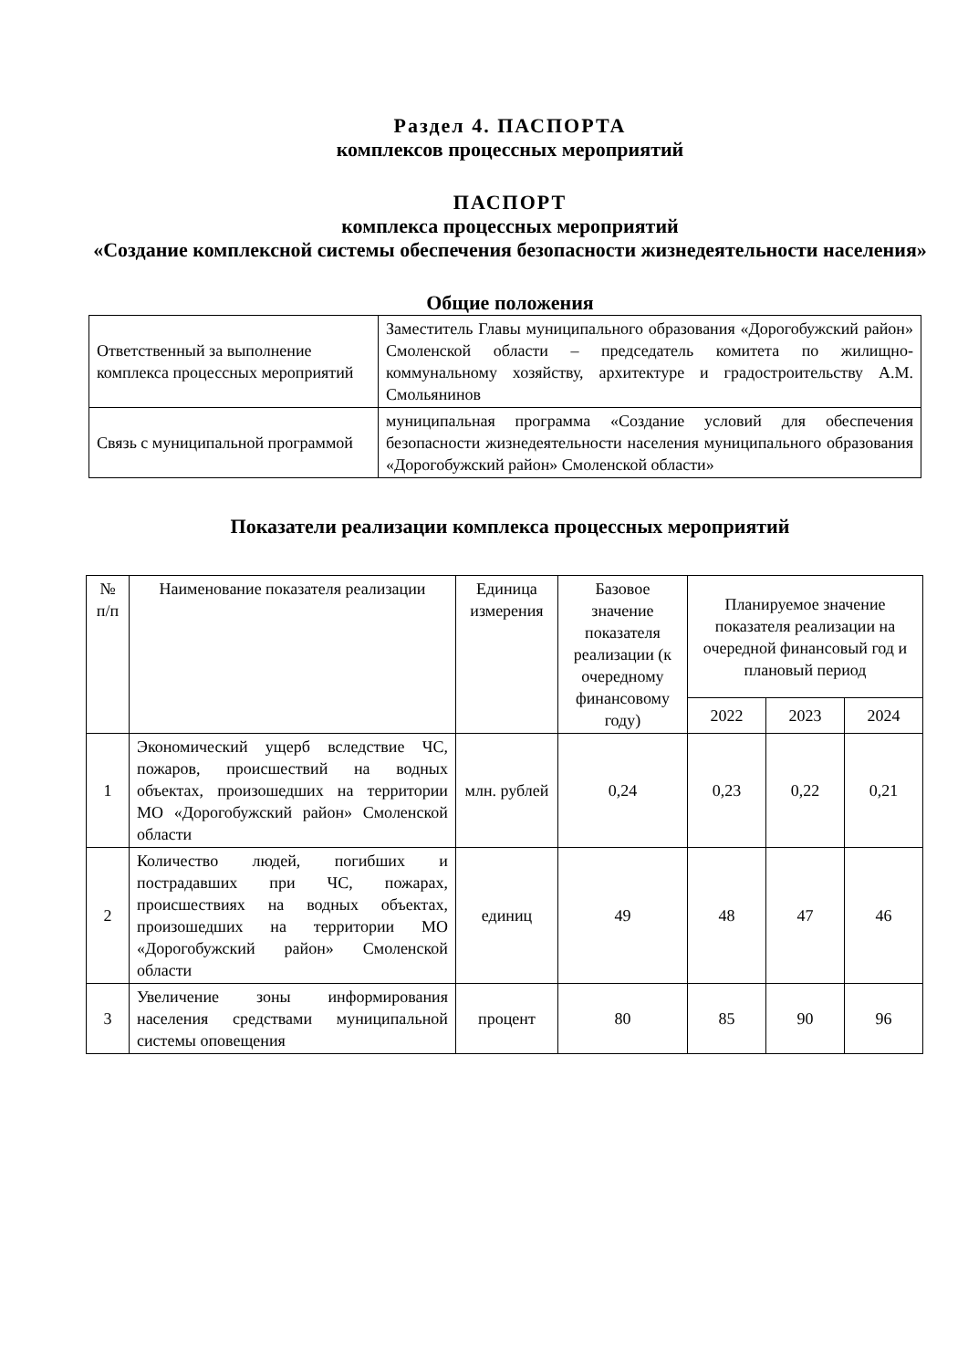Раздел 4. ПАСПОРТА
комплексов процессных мероприятий
ПАСПОРТ
комплекса процессных мероприятий
«Создание комплексной системы обеспечения безопасности жизнедеятельности населения»
Общие положения
| Ответственный за выполнение комплекса процессных мероприятий | Заместитель Главы муниципального образования «Дорогобужский район» Смоленской области – председатель комитета по жилищно-коммунальному хозяйству, архитектуре и градостроительству А.М. Смольянинов |
| Связь с муниципальной программой | муниципальная программа «Создание условий для обеспечения безопасности жизнедеятельности населения муниципального образования «Дорогобужский район» Смоленской области» |
Показатели реализации комплекса процессных мероприятий
| № п/п | Наименование показателя реализации | Единица измерения | Базовое значение показателя реализации (к очередному финансовому году) | Планируемое значение показателя реализации на очередной финансовый год и плановый период | | |
| --- | --- | --- | --- | --- | --- | --- |
| | | | | 2022 | 2023 | 2024 |
| 1 | Экономический ущерб вследствие ЧС, пожаров, происшествий на водных объектах, произошедших на территории МО «Дорогобужский район» Смоленской области | млн. рублей | 0,24 | 0,23 | 0,22 | 0,21 |
| 2 | Количество людей, погибших и пострадавших при ЧС, пожарах, происшествиях на водных объектах, произошедших на территории МО «Дорогобужский район» Смоленской области | единиц | 49 | 48 | 47 | 46 |
| 3 | Увеличение зоны информирования населения средствами муниципальной системы оповещения | процент | 80 | 85 | 90 | 96 |